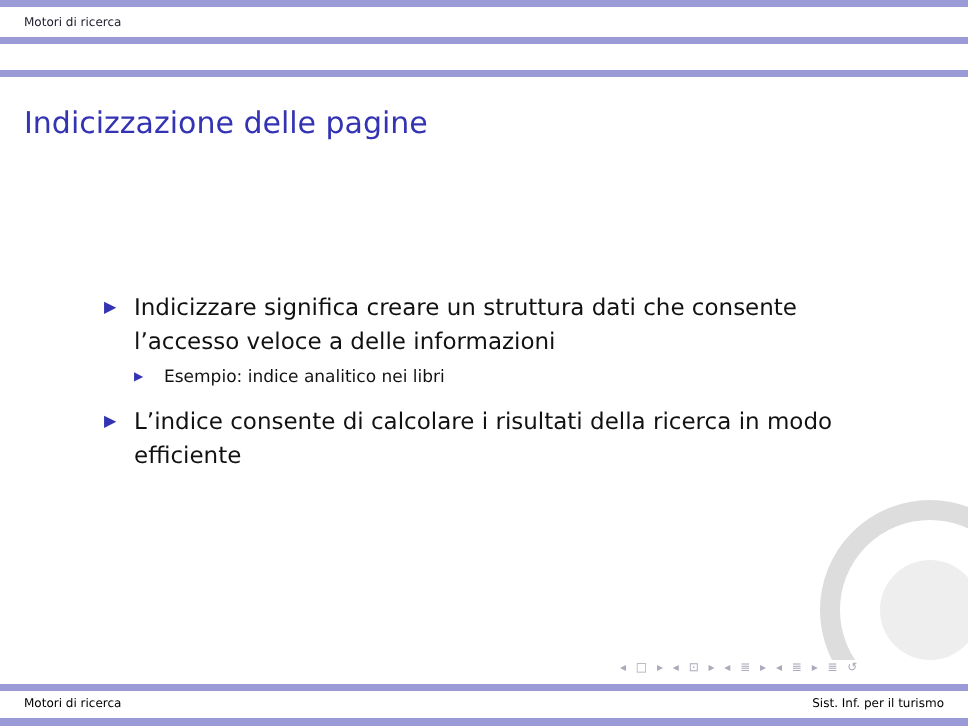Motori di ricerca
Indicizzazione delle pagine
▶ Indicizzare significa creare un struttura dati che consente l’accesso veloce a delle informazioni
▶ Esempio: indice analitico nei libri
▶ L’indice consente di calcolare i risultati della ricerca in modo efficiente
◂ □ ▸ ◂ ⊡ ▸ ◂ ≣ ▸ ◂ ≣ ▸ ≣ ↺
Motori di ricerca Sist. Inf. per il turismo